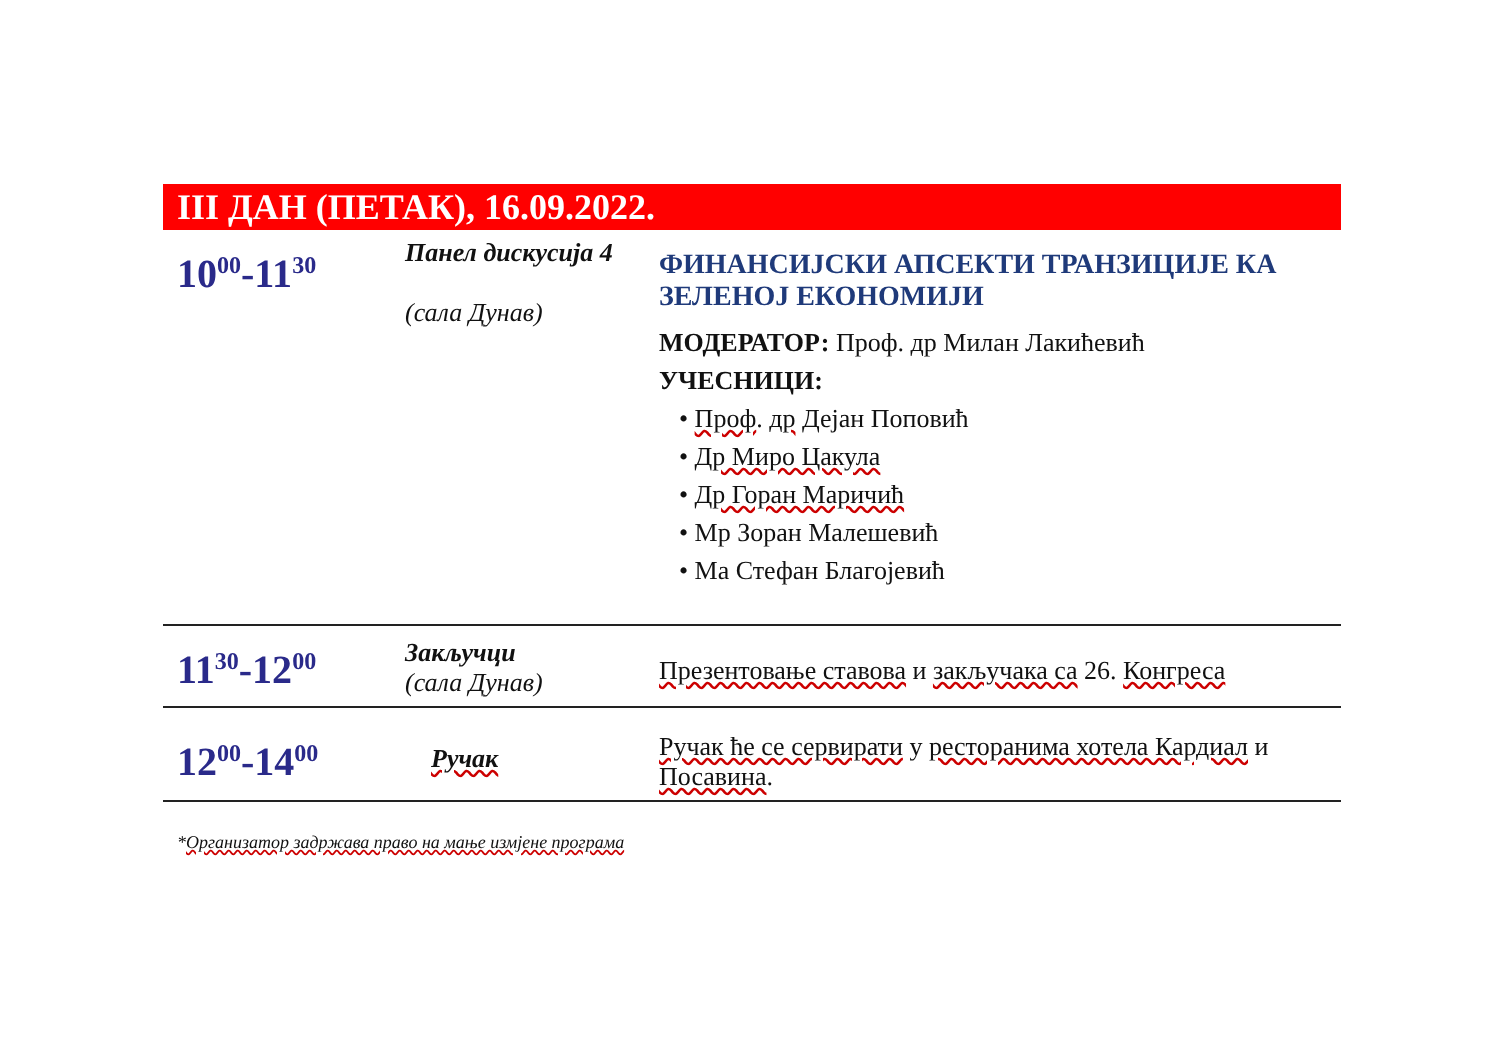III ДАН (ПЕТАК), 16.09.2022.
| 10<sup>00</sup>-11<sup>30</sup> | Панел дискусија 4 (сала Дунав) | ФИНАНСИЈСКИ АПСЕКТИ ТРАНЗИЦИЈЕ КА ЗЕЛЕНОЈ ЕКОНОМИЈИ МОДЕРАТОР: Проф. др Милан Лакићевић УЧЕСНИЦИ: • Проф . др Дејан Поповић • Др Миро Цакула • Др Горан Маричић • Мр Зоран Малешевић • Ма Стефан Благојевић |
| 11<sup>30</sup>-12<sup>00</sup> | Закључци (сала Дунав) | Презентовање ставова и закључака са 26. Конгреса |
| 12<sup>00</sup>-14<sup>00</sup> | Ручак | Ручак ће се сервирати у ресторанима хотела Кардиал и Посавина . |
*Организатор задржава право на мање измјене програма